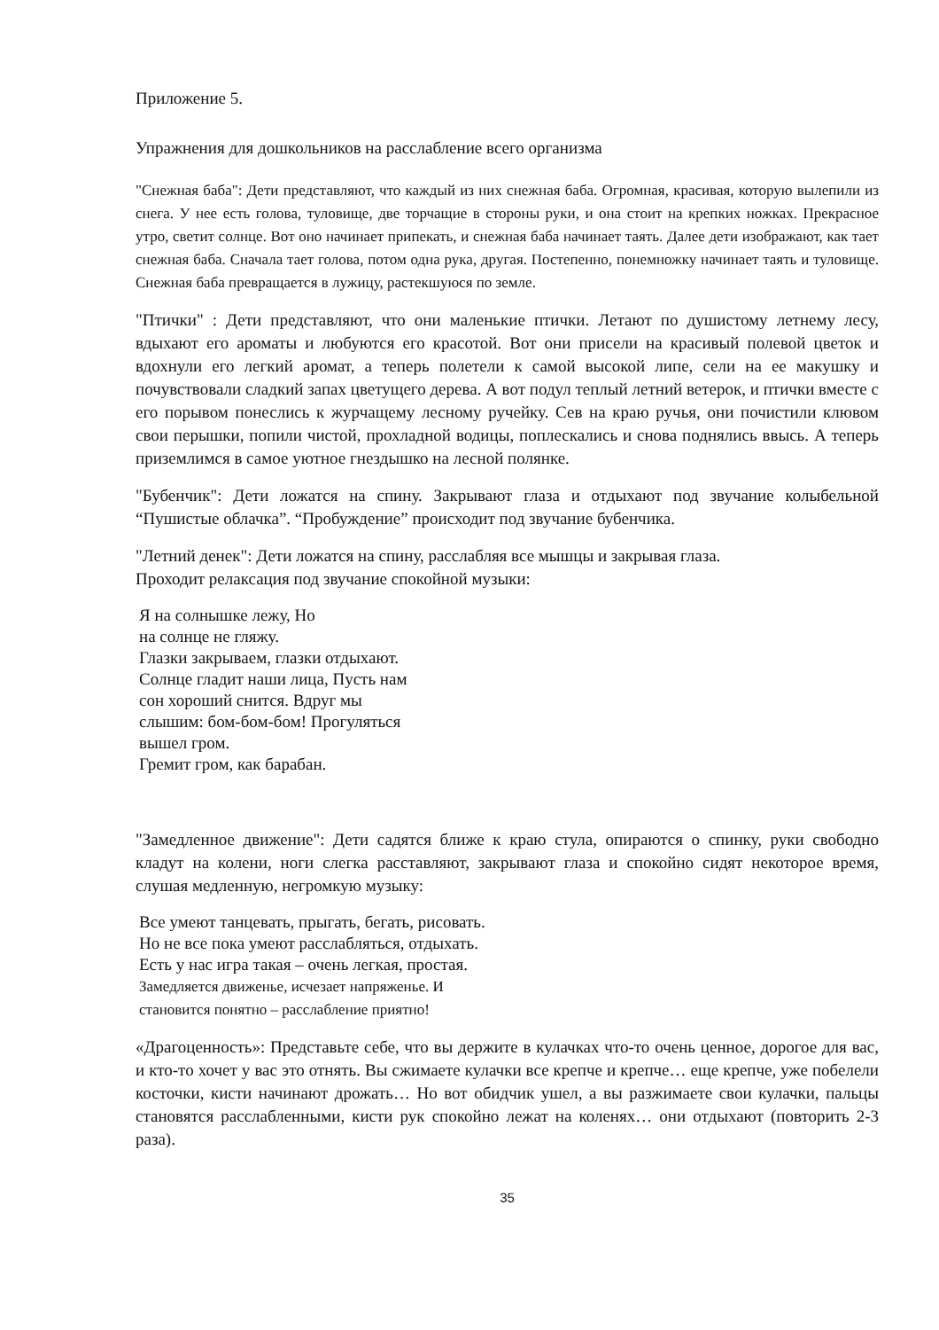Приложение 5.
Упражнения для дошкольников на расслабление всего организма
"Снежная баба": Дети представляют, что каждый из них снежная баба. Огромная, красивая, которую вылепили из снега. У нее есть голова, туловище, две торчащие в стороны руки, и она стоит на крепких ножках. Прекрасное утро, светит солнце. Вот оно начинает припекать, и снежная баба начинает таять. Далее дети изображают, как тает снежная баба. Сначала тает голова, потом одна рука, другая. Постепенно, понемножку начинает таять и туловище. Снежная баба превращается в лужицу, растекшуюся по земле.
"Птички" : Дети представляют, что они маленькие птички. Летают по душистому летнему лесу, вдыхают его ароматы и любуются его красотой. Вот они присели на красивый полевой цветок и вдохнули его легкий аромат, а теперь полетели к самой высокой липе, сели на ее макушку и почувствовали сладкий запах цветущего дерева. А вот подул теплый летний ветерок, и птички вместе с его порывом понеслись к журчащему лесному ручейку. Сев на краю ручья, они почистили клювом свои перышки, попили чистой, прохладной водицы, поплескались и снова поднялись ввысь. А теперь приземлимся в самое уютное гнездышко на лесной полянке.
"Бубенчик": Дети ложатся на спину. Закрывают глаза и отдыхают под звучание колыбельной “Пушистые облачка”. “Пробуждение” происходит под звучание бубенчика.
"Летний денек": Дети ложатся на спину, расслабляя все мышцы и закрывая глаза.
Проходит релаксация под звучание спокойной музыки:
Я на солнышке лежу, Но
на солнце не гляжу.
Глазки закрываем, глазки отдыхают.
Солнце гладит наши лица, Пусть нам
сон хороший снится. Вдруг мы
слышим: бом-бом-бом! Прогуляться
вышел гром.
Гремит гром, как барабан.
"Замедленное движение": Дети садятся ближе к краю стула, опираются о спинку, руки свободно кладут на колени, ноги слегка расставляют, закрывают глаза и спокойно сидят некоторое время, слушая медленную, негромкую музыку:
Все умеют танцевать, прыгать, бегать, рисовать.
Но не все пока умеют расслабляться, отдыхать.
Есть у нас игра такая – очень легкая, простая.
Замедляется движенье, исчезает напряженье. И
становится понятно – расслабление приятно!
«Драгоценность»: Представьте себе, что вы держите в кулачках что-то очень ценное, дорогое для вас, и кто-то хочет у вас это отнять. Вы сжимаете кулачки все крепче и крепче… еще крепче, уже побелели косточки, кисти начинают дрожать… Но вот обидчик ушел, а вы разжимаете свои кулачки, пальцы становятся расслабленными, кисти рук спокойно лежат на коленях… они отдыхают (повторить 2-3 раза).
35